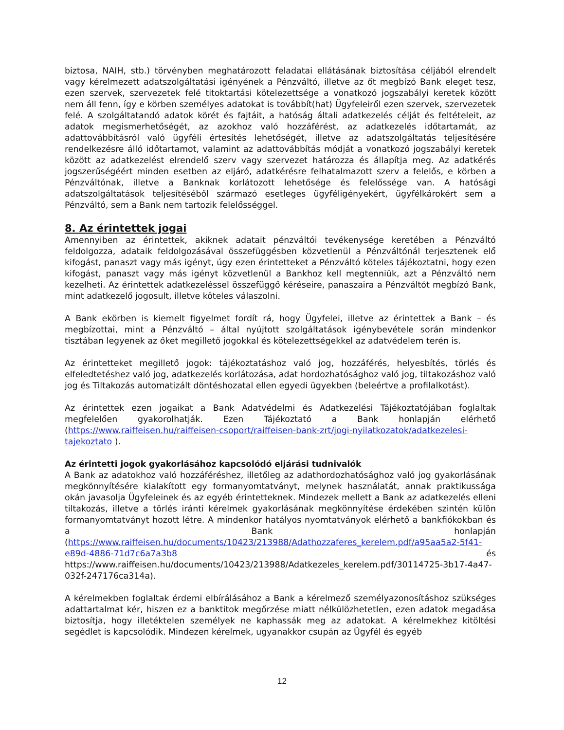biztosa, NAIH, stb.) törvényben meghatározott feladatai ellátásának biztosítása céljából elrendelt vagy kérelmezett adatszolgáltatási igényének a Pénzváltó, illetve az őt megbízó Bank eleget tesz, ezen szervek, szervezetek felé titoktartási kötelezettsége a vonatkozó jogszabályi keretek között nem áll fenn, így e körben személyes adatokat is továbbít(hat) Ügyfeleiről ezen szervek, szervezetek felé. A szolgáltatandó adatok körét és fajtáit, a hatóság általi adatkezelés célját és feltételeit, az adatok megismerhetőségét, az azokhoz való hozzáférést, az adatkezelés időtartamát, az adattovábbításról való ügyféli értesítés lehetőségét, illetve az adatszolgáltatás teljesítésére rendelkezésre álló időtartamot, valamint az adattovábbítás módját a vonatkozó jogszabályi keretek között az adatkezelést elrendelő szerv vagy szervezet határozza és állapítja meg. Az adatkérés jogszerűségéért minden esetben az eljáró, adatkérésre felhatalmazott szerv a felelős, e körben a Pénzváltónak, illetve a Banknak korlátozott lehetősége és felelőssége van. A hatósági adatszolgáltatások teljesítéséből származó esetleges ügyféligényekért, ügyfélkárokért sem a Pénzváltó, sem a Bank nem tartozik felelősséggel.
8. Az érintettek jogai
Amennyiben az érintettek, akiknek adatait pénzváltói tevékenysége keretében a Pénzváltó feldolgozza, adataik feldolgozásával összefüggésben közvetlenül a Pénzváltónál terjesztenek elő kifogást, panaszt vagy más igényt, úgy ezen érintetteket a Pénzváltó köteles tájékoztatni, hogy ezen kifogást, panaszt vagy más igényt közvetlenül a Bankhoz kell megtenniük, azt a Pénzváltó nem kezelheti. Az érintettek adatkezeléssel összefüggő kéréseire, panaszaira a Pénzváltót megbízó Bank, mint adatkezelő jogosult, illetve köteles válaszolni.
A Bank ekörben is kiemelt figyelmet fordít rá, hogy Ügyfelei, illetve az érintettek a Bank – és megbízottai, mint a Pénzváltó – által nyújtott szolgáltatások igénybevétele során mindenkor tisztában legyenek az őket megillető jogokkal és kötelezettségekkel az adatvédelem terén is.
Az érintetteket megillető jogok: tájékoztatáshoz való jog, hozzáférés, helyesbítés, törlés és elfeledtetéshez való jog, adatkezelés korlátozása, adat hordozhatósághoz való jog, tiltakozáshoz való jog és Tiltakozás automatizált döntéshozatal ellen egyedi ügyekben (beleértve a profilalkotást).
Az érintettek ezen jogaikat a Bank Adatvédelmi és Adatkezelési Tájékoztatójában foglaltak megfelelően gyakorolhatják. Ezen Tájékoztató a Bank honlapján elérhető (https://www.raiffeisen.hu/raiffeisen-csoport/raiffeisen-bank-zrt/jogi-nyilatkozatok/adatkezelesi-tajekoztato ).
Az érintetti jogok gyakorlásához kapcsolódó eljárási tudnivalók
A Bank az adatokhoz való hozzáféréshez, illetőleg az adathordozhatósághoz való jog gyakorlásának megkönnyítésére kialakított egy formanyomtatványt, melynek használatát, annak praktikussága okán javasolja Ügyfeleinek és az egyéb érintetteknek. Mindezek mellett a Bank az adatkezelés elleni tiltakozás, illetve a törlés iránti kérelmek gyakorlásának megkönnyítése érdekében szintén külön formanyomtatványt hozott létre. A mindenkor hatályos nyomtatványok elérhető a bankfiókokban és a Bank honlapján (https://www.raiffeisen.hu/documents/10423/213988/Adathozzaferes_kerelem.pdf/a95aa5a2-5f41-e89d-4886-71d7c6a7a3b8 és https://www.raiffeisen.hu/documents/10423/213988/Adatkezeles_kerelem.pdf/30114725-3b17-4a47-032f-247176ca314a).
A kérelmekben foglaltak érdemi elbírálásához a Bank a kérelmező személyazonosításhoz szükséges adattartalmat kér, hiszen ez a banktitok megőrzése miatt nélkülözhetetlen, ezen adatok megadása biztosítja, hogy illetéktelen személyek ne kaphassák meg az adatokat. A kérelmekhez kitöltési segédlet is kapcsolódik. Mindezen kérelmek, ugyanakkor csupán az Ügyfél és egyéb
12